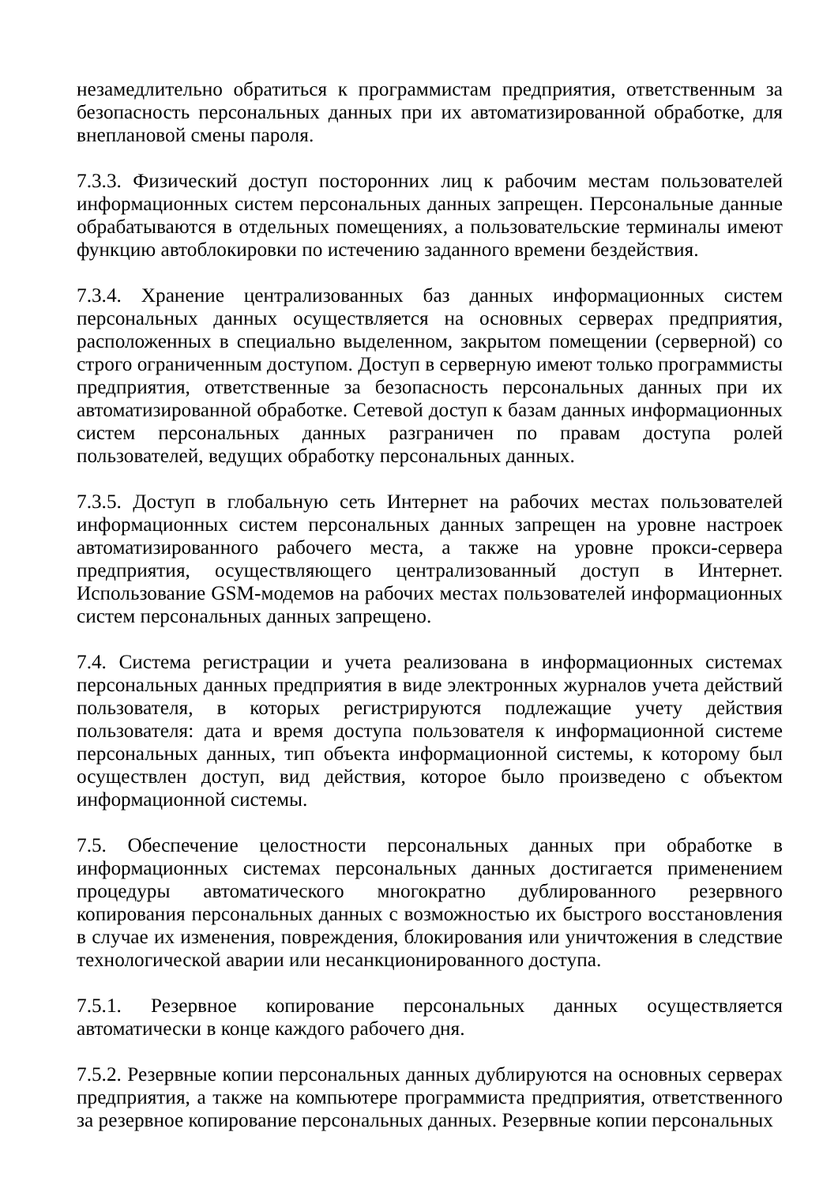незамедлительно обратиться к программистам предприятия, ответственным за безопасность персональных данных при их автоматизированной обработке, для внеплановой смены пароля.
7.3.3. Физический доступ посторонних лиц к рабочим местам пользователей информационных систем персональных данных запрещен. Персональные данные обрабатываются в отдельных помещениях, а пользовательские терминалы имеют функцию автоблокировки по истечению заданного времени бездействия.
7.3.4. Хранение централизованных баз данных информационных систем персональных данных осуществляется на основных серверах предприятия, расположенных в специально выделенном, закрытом помещении (серверной) со строго ограниченным доступом. Доступ в серверную имеют только программисты предприятия, ответственные за безопасность персональных данных при их автоматизированной обработке. Сетевой доступ к базам данных информационных систем персональных данных разграничен по правам доступа ролей пользователей, ведущих обработку персональных данных.
7.3.5. Доступ в глобальную сеть Интернет на рабочих местах пользователей информационных систем персональных данных запрещен на уровне настроек автоматизированного рабочего места, а также на уровне прокси-сервера предприятия, осуществляющего централизованный доступ в Интернет. Использование GSM-модемов на рабочих местах пользователей информационных систем персональных данных запрещено.
7.4. Система регистрации и учета реализована в информационных системах персональных данных предприятия в виде электронных журналов учета действий пользователя, в которых регистрируются подлежащие учету действия пользователя: дата и время доступа пользователя к информационной системе персональных данных, тип объекта информационной системы, к которому был осуществлен доступ, вид действия, которое было произведено с объектом информационной системы.
7.5. Обеспечение целостности персональных данных при обработке в информационных системах персональных данных достигается применением процедуры автоматического многократно дублированного резервного копирования персональных данных с возможностью их быстрого восстановления в случае их изменения, повреждения, блокирования или уничтожения в следствие технологической аварии или несанкционированного доступа.
7.5.1. Резервное копирование персональных данных осуществляется автоматически в конце каждого рабочего дня.
7.5.2. Резервные копии персональных данных дублируются на основных серверах предприятия, а также на компьютере программиста предприятия, ответственного за резервное копирование персональных данных. Резервные копии персональных